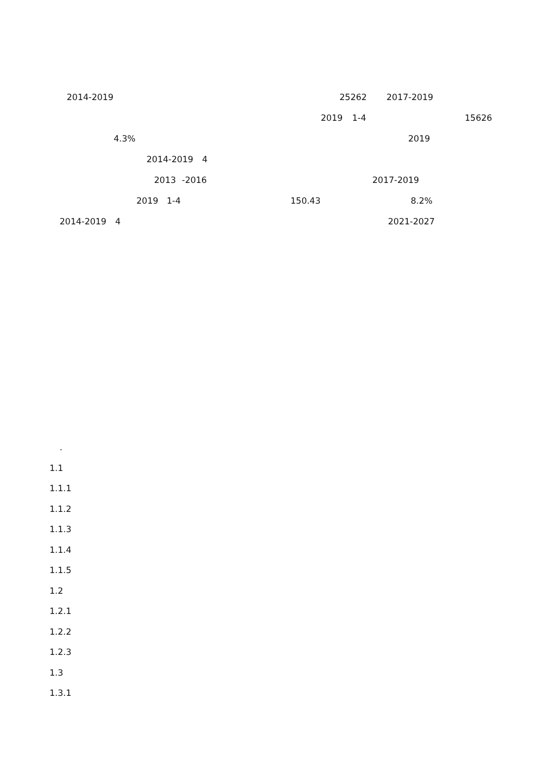2014-2019 25262 2017-2019
2019 1-4 15626
4.3% 2019
2014-2019 4
2013 -2016 2017-2019
2019 1-4 150.43 8.2%
2014-2019 4 2021-2027
.
1.1
1.1.1
1.1.2
1.1.3
1.1.4
1.1.5
1.2
1.2.1
1.2.2
1.2.3
1.3
1.3.1